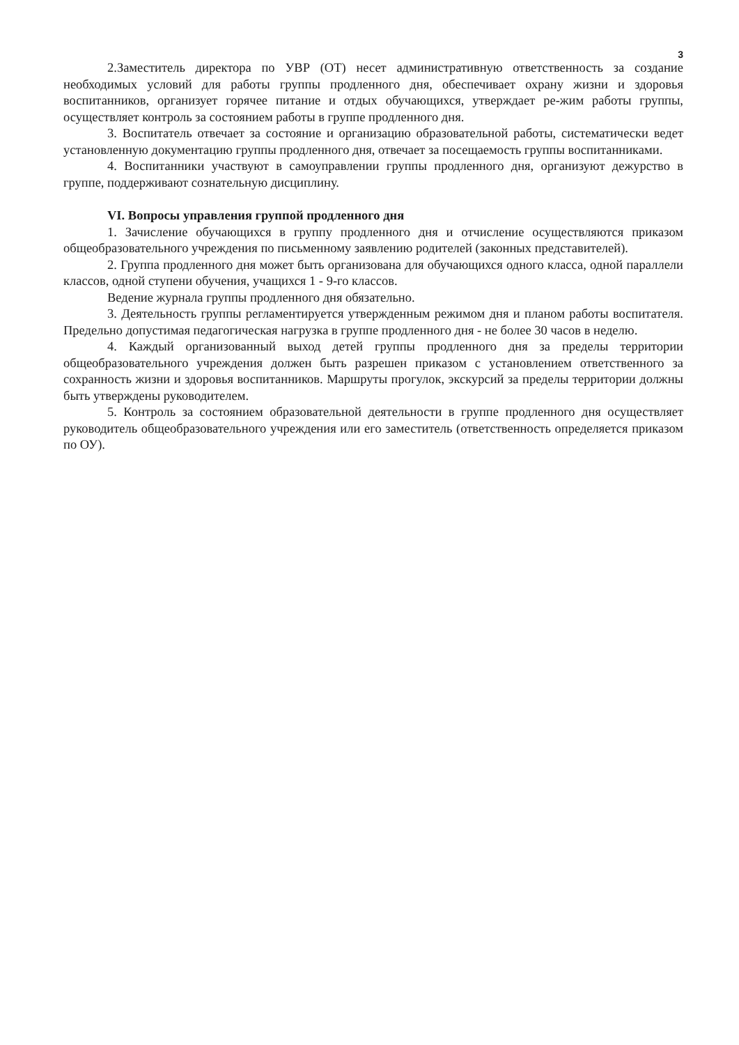3
2.Заместитель директора по УВР (ОТ) несет административную ответственность за создание необходимых условий для работы группы продленного дня, обеспечивает охрану жизни и здоровья воспитанников, организует горячее питание и отдых обучающихся, утверждает ре-жим работы группы, осуществляет контроль за состоянием работы в группе продленного дня.
3. Воспитатель отвечает за состояние и организацию образовательной работы, систематически ведет установленную документацию группы продленного дня, отвечает за посещаемость группы воспитанниками.
4. Воспитанники участвуют в самоуправлении группы продленного дня, организуют дежурство в группе, поддерживают сознательную дисциплину.
VI. Вопросы управления группой продленного дня
1. Зачисление обучающихся в группу продленного дня и отчисление осуществляются приказом общеобразовательного учреждения по письменному заявлению родителей (законных представителей).
2. Группа продленного дня может быть организована для обучающихся одного класса, одной параллели классов, одной ступени обучения, учащихся 1 - 9-го классов.
Ведение журнала группы продленного дня обязательно.
3. Деятельность группы регламентируется утвержденным режимом дня и планом работы воспитателя. Предельно допустимая педагогическая нагрузка в группе продленного дня - не более 30 часов в неделю.
4. Каждый организованный выход детей группы продленного дня за пределы территории общеобразовательного учреждения должен быть разрешен приказом с установлением ответственного за сохранность жизни и здоровья воспитанников. Маршруты прогулок, экскурсий за пределы территории должны быть утверждены руководителем.
5. Контроль за состоянием образовательной деятельности в группе продленного дня осуществляет руководитель общеобразовательного учреждения или его заместитель (ответственность определяется приказом по ОУ).